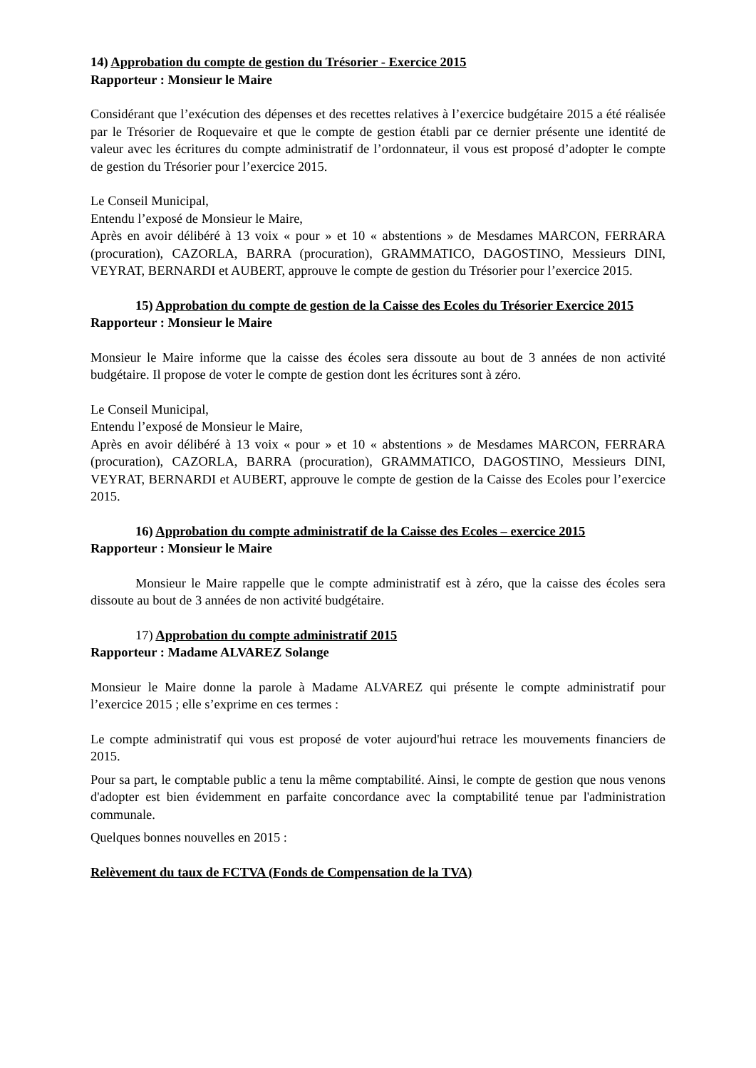14) Approbation du compte de gestion du Trésorier - Exercice 2015
Rapporteur : Monsieur le Maire
Considérant que l’exécution des dépenses et des recettes relatives à l’exercice budgétaire 2015 a été réalisée par le Trésorier de Roquevaire et que le compte de gestion établi par ce dernier présente une identité de valeur avec les écritures du compte administratif de l’ordonnateur, il vous est proposé d’adopter le compte de gestion du Trésorier pour l’exercice 2015.
Le Conseil Municipal,
Entendu l’exposé de Monsieur le Maire,
Après en avoir délibéré à 13 voix « pour » et 10 « abstentions » de Mesdames MARCON, FERRARA (procuration), CAZORLA, BARRA (procuration), GRAMMATICO, DAGOSTINO, Messieurs DINI, VEYRAT, BERNARDI et AUBERT, approuve le compte de gestion du Trésorier pour l’exercice 2015.
15) Approbation du compte de gestion de la Caisse des Ecoles du Trésorier Exercice 2015
Rapporteur : Monsieur le Maire
Monsieur le Maire informe que la caisse des écoles sera dissoute au bout de 3 années de non activité budgétaire. Il propose de voter le compte de gestion dont les écritures sont à zéro.
Le Conseil Municipal,
Entendu l’exposé de Monsieur le Maire,
Après en avoir délibéré à 13 voix « pour » et 10 « abstentions » de Mesdames MARCON, FERRARA (procuration), CAZORLA, BARRA (procuration), GRAMMATICO, DAGOSTINO, Messieurs DINI, VEYRAT, BERNARDI et AUBERT, approuve le compte de gestion de la Caisse des Ecoles pour l’exercice 2015.
16) Approbation du compte administratif de la Caisse des Ecoles – exercice 2015
Rapporteur : Monsieur le Maire
Monsieur le Maire rappelle que le compte administratif est à zéro, que la caisse des écoles sera dissoute au bout de 3 années de non activité budgétaire.
17) Approbation du compte administratif 2015
Rapporteur : Madame ALVAREZ Solange
Monsieur le Maire donne la parole à Madame ALVAREZ qui présente le compte administratif pour l’exercice 2015 ; elle s’exprime en ces termes :
Le compte administratif qui vous est proposé de voter aujourd'hui retrace les mouvements financiers de 2015.
Pour sa part, le comptable public a tenu la même comptabilité. Ainsi, le compte de gestion que nous venons d'adopter est bien évidemment en parfaite concordance avec la comptabilité tenue par l'administration communale.
Quelques bonnes nouvelles en 2015 :
Relèvement du taux de FCTVA (Fonds de Compensation de la TVA)